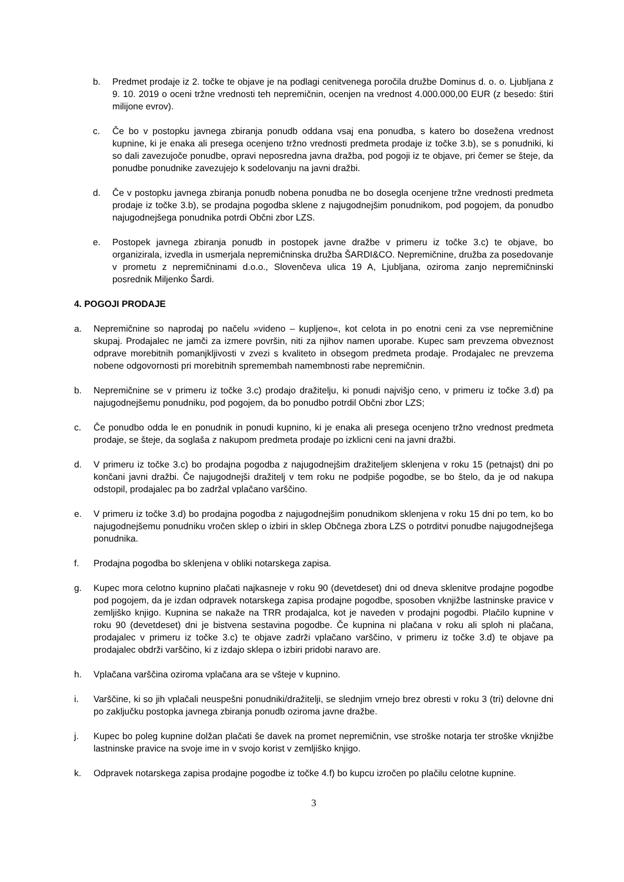b. Predmet prodaje iz 2. točke te objave je na podlagi cenitvenega poročila družbe Dominus d. o. o. Ljubljana z 9. 10. 2019 o oceni tržne vrednosti teh nepremičnin, ocenjen na vrednost 4.000.000,00 EUR (z besedo: štiri milijone evrov).
c. Če bo v postopku javnega zbiranja ponudb oddana vsaj ena ponudba, s katero bo dosežena vrednost kupnine, ki je enaka ali presega ocenjeno tržno vrednosti predmeta prodaje iz točke 3.b), se s ponudniki, ki so dali zavezujoče ponudbe, opravi neposredna javna dražba, pod pogoji iz te objave, pri čemer se šteje, da ponudbe ponudnike zavezujejo k sodelovanju na javni dražbi.
d. Če v postopku javnega zbiranja ponudb nobena ponudba ne bo dosegla ocenjene tržne vrednosti predmeta prodaje iz točke 3.b), se prodajna pogodba sklene z najugodnejšim ponudnikom, pod pogojem, da ponudbo najugodnejšega ponudnika potrdi Občni zbor LZS.
e. Postopek javnega zbiranja ponudb in postopek javne dražbe v primeru iz točke 3.c) te objave, bo organizirala, izvedla in usmerjala nepremičninska družba ŠARDI&CO. Nepremičnine, družba za posedovanje v prometu z nepremičninami d.o.o., Slovenčeva ulica 19 A, Ljubljana, oziroma zanjo nepremičninski posrednik Miljenko Šardi.
4. POGOJI PRODAJE
a. Nepremičnine so naprodaj po načelu »videno – kupljeno«, kot celota in po enotni ceni za vse nepremičnine skupaj. Prodajalec ne jamči za izmere površin, niti za njihov namen uporabe. Kupec sam prevzema obveznost odprave morebitnih pomanjkljivosti v zvezi s kvaliteto in obsegom predmeta prodaje. Prodajalec ne prevzema nobene odgovornosti pri morebitnih spremembah namembnosti rabe nepremičnin.
b. Nepremičnine se v primeru iz točke 3.c) prodajo dražitelju, ki ponudi najvišjo ceno, v primeru iz točke 3.d) pa najugodnejšemu ponudniku, pod pogojem, da bo ponudbo potrdil Občni zbor LZS;
c. Če ponudbo odda le en ponudnik in ponudi kupnino, ki je enaka ali presega ocenjeno tržno vrednost predmeta prodaje, se šteje, da soglaša z nakupom predmeta prodaje po izklicni ceni na javni dražbi.
d. V primeru iz točke 3.c) bo prodajna pogodba z najugodnejšim dražiteljem sklenjena v roku 15 (petnajst) dni po končani javni dražbi. Če najugodnejši dražitelj v tem roku ne podpiše pogodbe, se bo štelo, da je od nakupa odstopil, prodajalec pa bo zadržal vplačano varščino.
e. V primeru iz točke 3.d) bo prodajna pogodba z najugodnejšim ponudnikom sklenjena v roku 15 dni po tem, ko bo najugodnejšemu ponudniku vročen sklep o izbiri in sklep Občnega zbora LZS o potrditvi ponudbe najugodnejšega ponudnika.
f. Prodajna pogodba bo sklenjena v obliki notarskega zapisa.
g. Kupec mora celotno kupnino plačati najkasneje v roku 90 (devetdeset) dni od dneva sklenitve prodajne pogodbe pod pogojem, da je izdan odpravek notarskega zapisa prodajne pogodbe, sposoben vknjižbe lastninske pravice v zemljiško knjigo. Kupnina se nakaže na TRR prodajalca, kot je naveden v prodajni pogodbi. Plačilo kupnine v roku 90 (devetdeset) dni je bistvena sestavina pogodbe. Če kupnina ni plačana v roku ali sploh ni plačana, prodajalec v primeru iz točke 3.c) te objave zadrži vplačano varščino, v primeru iz točke 3.d) te objave pa prodajalec obdrži varščino, ki z izdajo sklepa o izbiri pridobi naravo are.
h. Vplačana varščina oziroma vplačana ara se všteje v kupnino.
i. Varščine, ki so jih vplačali neuspešni ponudniki/dražitelji, se slednjim vrnejo brez obresti v roku 3 (tri) delovne dni po zaključku postopka javnega zbiranja ponudb oziroma javne dražbe.
j. Kupec bo poleg kupnine dolžan plačati še davek na promet nepremičnin, vse stroške notarja ter stroške vknjižbe lastninske pravice na svoje ime in v svojo korist v zemljiško knjigo.
k. Odpravek notarskega zapisa prodajne pogodbe iz točke 4.f) bo kupcu izročen po plačilu celotne kupnine.
3